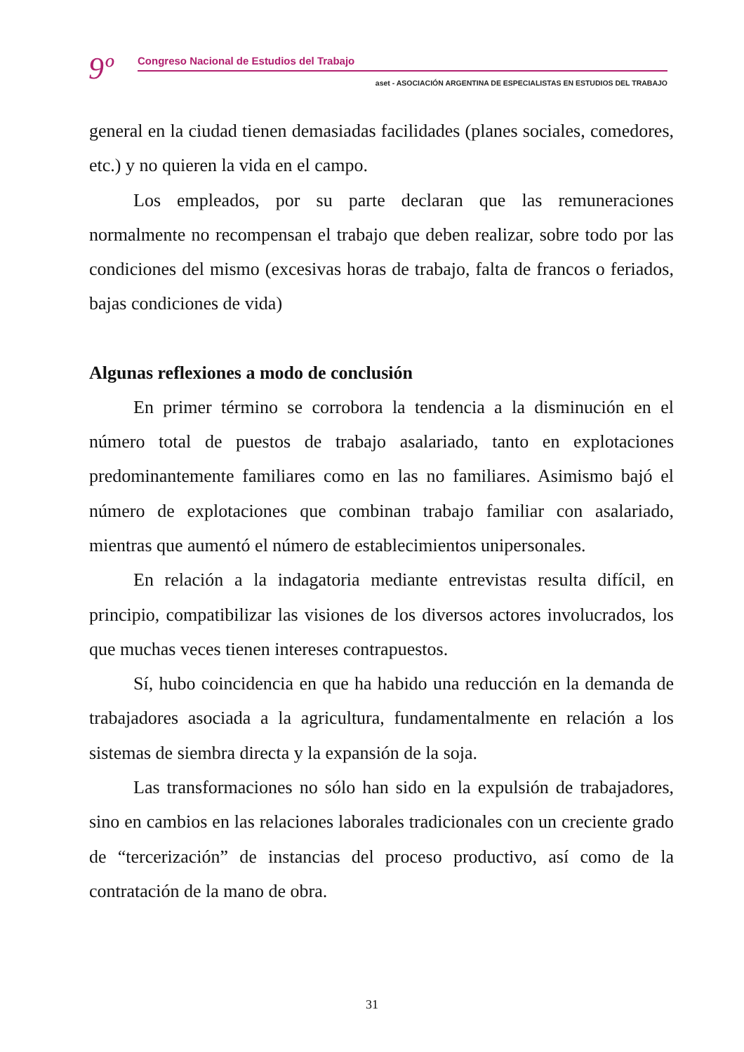9º Congreso Nacional de Estudios del Trabajo
aset - ASOCIACIÓN ARGENTINA DE ESPECIALISTAS EN ESTUDIOS DEL TRABAJO
general en la ciudad tienen demasiadas facilidades (planes sociales, comedores, etc.) y no quieren la vida en el campo.
Los empleados, por su parte declaran que las remuneraciones normalmente no recompensan el trabajo que deben realizar, sobre todo por las condiciones del mismo (excesivas horas de trabajo, falta de francos o feriados, bajas condiciones de vida)
Algunas reflexiones a modo de conclusión
En primer término se corrobora la tendencia a la disminución en el número total de puestos de trabajo asalariado, tanto en explotaciones predominantemente familiares como en las no familiares. Asimismo bajó el número de explotaciones que combinan trabajo familiar con asalariado, mientras que aumentó el número de establecimientos unipersonales.
En relación a la indagatoria mediante entrevistas resulta difícil, en principio, compatibilizar las visiones de los diversos actores involucrados, los que muchas veces tienen intereses contrapuestos.
Sí, hubo coincidencia en que ha habido una reducción en la demanda de trabajadores asociada a la agricultura, fundamentalmente en relación a los sistemas de siembra directa y la expansión de la soja.
Las transformaciones no sólo han sido en la expulsión de trabajadores, sino en cambios en las relaciones laborales tradicionales con un creciente grado de “tercerización” de instancias del proceso productivo, así como de la contratación de la mano de obra.
31